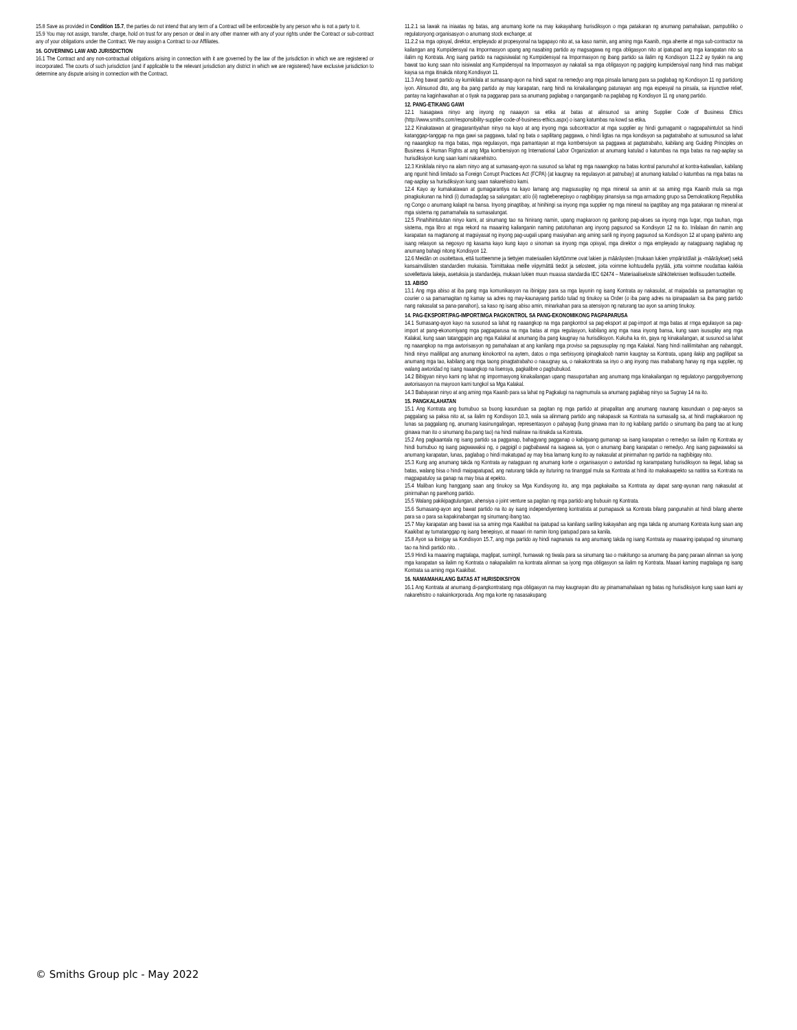15.8 Save as provided in Condition 15.7, the parties do not intend that any term of a Contract will be enforceable by any person who is not a party to it.
15.9 You may not assign, transfer, charge, hold on trust for any person or deal in any other manner with any of your rights under the Contract or sub-contract any of your obligations under the Contract. We may assign a Contract to our Affiliates.
16. GOVERNING LAW AND JURISDICTION
16.1 The Contract and any non-contractual obligations arising in connection with it are governed by the law of the jurisdiction in which we are registered or incorporated. The courts of such jurisdiction (and if applicable to the relevant jurisdiction any district in which we are registered) have exclusive jurisdiction to determine any dispute arising in connection with the Contract.
11.2.1 sa lawak na iniaatas ng batas, ang anumang korte na may kakayahang hurisdiksyon o mga patakaran ng anumang pamahalaan, pampubliko o regulatoryong organisasyon o anumang stock exchange; at
11.2.2 sa mga opisyal, direktor, empleyado at propesyonal na tagapayo nito at, sa kaso namin, ang aming mga Kaanib, mga ahente at mga sub-contractor na kailangan ang Kumpidensyal na Impormasyon upang ang nasabing partido ay magsagawa ng mga obligasyon nito at ipatupad ang mga karapatan nito sa ilalim ng Kontrata. Ang isang partido na nagsisiwalat ng Kumpidensyal na Impormasyon ng ibang partido sa ilalim ng Kondisyon 11.2.2 ay tiyakin na ang bawat tao kung saan nito isisiwalat ang Kumpidensyal na Impormasyon ay nakatali sa mga obligasyon ng pagiging kumpidensiyal nang hindi mas mabigat kaysa sa mga itinakda nitong Kondisyon 11.
11.3 Ang bawat partido ay kumikilala at sumasang-ayon na hindi sapat na remedyo ang mga pinsala lamang para sa paglabag ng Kondisyon 11 ng partidong iyon. Alinsunod dito, ang iba pang partido ay may karapatan, nang hindi na kinakailangang patunayan ang mga espesyal na pinsala, sa injunctive relief, pantay na kaginhawahan at o tiyak na pagganap para sa anumang paglabag o nanganganib na paglabag ng Kondisyon 11 ng unang partido.
12. PANG-ETIKANG GAWI
12.1 Isasagawa ninyo ang inyong ng naaayon sa etika at batas at alinsunod sa aming Supplier Code of Business Ethics (http://www.smiths.com/responsibility-supplier-code-of-business-ethics.aspx) o isang katumbas na kowd sa etika.
12.2 Kinakatawan at ginagarantiyahan ninyo na kayo at ang inyong mga subcontractor at mga supplier ay hindi gumagamit o nagpapahintulot sa hindi katanggap-tanggap na mga gawi sa paggawa, tulad ng bata o sapilitang paggawa, o hindi ligtas na mga kondisyon sa pagtatrabaho at sumusunod sa lahat ng naaangkop na mga batas, mga regulasyon, mga pamantayan at mga kombensiyon sa paggawa at pagtatrabaho, kabilang ang Guiding Principles on Business & Human Rights at ang Mga kombensiyon ng International Labor Organization at anumang katulad o katumbas na mga batas na nag-aaplay sa hurisdiksiyon kung saan kami nakarehistro.
12.3 Kinikilala ninyo na alam ninyo ang at sumasang-ayon na susunod sa lahat ng mga naaangkop na batas kontral panunuhol at kontra-katiwalian, kabilang ang ngunit hindi limitado sa Foreign Corrupt Practices Act (FCPA) (at kaugnay na regulasyon at patnubay) at anumang katulad o katumbas na mga batas na nag-aaplay sa hurisdiksiyon kung saan nakarehistro kami.
12.4 Kayo ay kumakatawan at gumagarantiya na kayo lamang ang magsusuplay ng mga mineral sa amin at sa aming mga Kaanib mula sa mga pinagkukunan na hindi (i) dumadagdag sa salungatan; at/o (ii) nagbebenepisyo o nagbibigay pinansiya sa mga armadong grupo sa Demokratikong Republika ng Congo o anumang kalapit na bansa. Inyong pinagtibay, at hinihingi sa inyong mga supplier ng mga mineral na ipagtibay ang mga patakaran ng mineral at mga sistema ng pamamahala na sumasalungat.
12.5 Pinahihintulutan ninyo kami, at sinumang tao na hinirang namin, upang magkaroon ng ganitong pag-akses sa inyong mga lugar, mga tauhan, mga sistema, mga libro at mga rekord na maaaring kailanganin naming patotohanan ang inyong pagsunod sa Kondisyon 12 na ito. Inilalaan din namin ang karapatan na magtanong at magsiyasat ng inyong pag-uugali upang masiyahan ang aming sarili ng inyong pagsunod sa Kondisyon 12 at upang ipahinto ang isang relasyon sa negosyo ng kasama kayo kung kayo o sinoman sa inyong mga opisyal, mga direktor o mga empleyado ay natagpuang naglabag ng anumang bahagi nitong Kondisyon 12.
12.6 Meidän on osoitettava, että tuotteemme ja tiettyjen materiaalien käyttömme ovat lakien ja määräysten (mukaan lukien ympäristölait ja -määräykset) sekä kansainvälisten standardien mukaisia. Toimittakaa meille viipymättä tiedot ja selosteet, joita voimme kohtuudella pyytää, jotta voimme noudattaa kaikkia sovellettavia lakeja, asetuksia ja standardeja, mukaan lukien muun muassa standardia IEC 62474 – Materiaaliseloste sähköteknisen teollisuuden tuotteille.
13. ABISO
13.1 Ang mga abiso at iba pang mga komunikasyon na ibinigay para sa mga layunin ng isang Kontrata ay nakasulat, at maipadala sa pamamagitan ng courier o sa pamamagitan ng kamay sa adres ng may-kaunayang partido tulad ng tinukoy sa Order (o iba pang adres na ipinapaalam sa iba pang partido nang nakasulat sa pana-panahon), sa kaso ng isang abiso amin, minarkahan para sa atensiyon ng naturang tao ayon sa aming tinukoy.
14. PAG-EKSPORT/PAG-IMPORT/MGA PAGKONTROL SA PANG-EKONOMIKONG PAGPAPARUSA
14.1 Sumasang-ayon kayo na susunod sa lahat ng naaangkop na mga pangkontrol sa pag-eksport at pag-import at mga batas at rmga egulasyon sa pag-import at pang-ekonomiyang mga pagpaparusa na mga batas at mga regulasyon, kabilang ang mga nasa inyong bansa, kung saan isusuplay ang mga Kalakal, kung saan tatanggapin ang mga Kalakal at anumang iba pang kaugnay na hurisdiksyon. Kukuha ka rin, gaya ng kinakailangan, at susunod sa lahat ng naaangkop na mga awtorisasyon ng pamahalaan at ang kanilang mga proviso sa pagsusuplay ng mga Kalakal. Nang hindi nalilimitahan ang nabanggit, hindi ninyo maililipat ang anumang kinokontrol na aytem, datos o mga serbisyong ipinagkaloob namin kaugnay sa Kontrata, upang ilakip ang paglilipat sa anumang mga tao, kabilang ang mga taong pinagtatrabaho o nauugnay sa, o nakakontrata sa inyo o ang inyong mas mababang hanay ng mga supplier, ng walang awtoridad ng isang naaangkop na lisensya, pagkalibre o pagbubukod.
14.2 Bibigyan ninyo kami ng lahat ng impormasyong kinakailangan upang masuportahan ang anumang mga kinakailangan ng regulatoryo panggobyernong awtorisasyon na mayroon kami tungkol sa Mga Kalakal.
14.3 Babayaran ninyo at ang aming mga Kaanib para sa lahat ng Pagkalugi na nagmumula sa anumang paglabag ninyo sa Sugnay 14 na ito.
15. PANGKALAHATAN
15.1 Ang Kontrata ang bumubuo sa buong kasunduan sa pagitan ng mga partido at pinapalitan ang anumang naunang kasunduan o pag-aayos sa paggalang sa paksa nito at, sa ilalim ng Kondisyon 10.3, wala sa alinmang partido ang nakapasok sa Kontrata na sumasalig sa, at hindi magkakaroon ng lunas sa paggalang ng, anumang kasinungalingan, representasyon o pahayag (kung ginawa man ito ng kabilang partido o sinumang iba pang tao at kung ginawa man ito o sinumang iba pang tao) na hindi malinaw na itinakda sa Kontrata.
15.2 Ang pagkaantala ng isang partido sa pagganap, bahagyang pagganap o kabiguang gumanap sa isang karapatan o remedyo sa ilalim ng Kontrata ay hindi bumubuo ng isang pagwawaksi ng, o pagpigil o pagbabawal na isagawa sa, iyon o anumang ibang karapatan o remedyo. Ang isang pagwawaksi sa anumang karapatan, lunas, paglabag o hindi makatupad ay may bisa lamang kung ito ay nakasulat at pinirmahan ng partido na nagbibigay nito.
15.3 Kung ang anumang takda ng Kontrata ay natagpuan ng anumang korte o organisasyon o awtoridad ng karampatang hurisdiksyon na ilegal, labag sa batas, walang bisa o hindi maipapatupad, ang naturang takda ay ituturing na tinanggal mula sa Kontrata at hindi ito makakaapekto sa natitira sa Kontrata na magpapatuloy sa ganap na may bisa at epekto.
15.4 Maliban kung hanggang saan ang tinukoy sa Mga Kundisyong ito, ang mga pagkakaiba sa Kontrata ay dapat sang-ayunan nang nakasulat at pinirmahan ng parehong partido.
15.5 Walang pakikipagtulungan, ahensiya o joint venture sa pagitan ng mga partido ang bubuuin ng Kontrata.
15.6 Sumasang-ayon ang bawat partido na ito ay isang independiyenteng kontratista at pumapasok sa Kontrata bilang pangunahin at hindi bilang ahente para sa o para sa kapakinabangan ng sinumang ibang tao.
15.7 May karapatan ang bawat isa sa aming mga Kaakibat na ipatupad sa kanilang sariling kakayahan ang mga takda ng anumang Kontrata kung saan ang Kaakibat ay tumatanggap ng isang benepisyo, at maaari rin namin itong ipatupad para sa kanila.
15.8 Ayon sa ibinigay sa Kondisyon 15.7, ang mga partido ay hindi nagnanais na ang anumang takda ng isang Kontrata ay maaaring ipatupad ng sinumang tao na hindi partido nito. .
15.9 Hindi ka maaaring magtalaga, maglipat, sumingil, humawak ng tiwala para sa sinumang tao o makitungo sa anumang iba pang paraan alinman sa iyong mga karapatan sa ilalim ng Kontrata o nakapailalim na kontrata alinman sa iyong mga obligasyon sa ilalim ng Kontrata. Maaari kaming magtalaga ng isang Kontrata sa aming mga Kaakibat.
16. NAMAMAHALANG BATAS AT HURISDIKSIYON
16.1 Ang Kontrata at anumang di-pangkontratang mga obligasyon na may kaugnayan dito ay pinamamahalaan ng batas ng hurisdiksiyon kung saan kami ay nakarehistro o nakainkorporada. Ang mga korte ng nasasakupang
© Smiths Group plc - May 2022